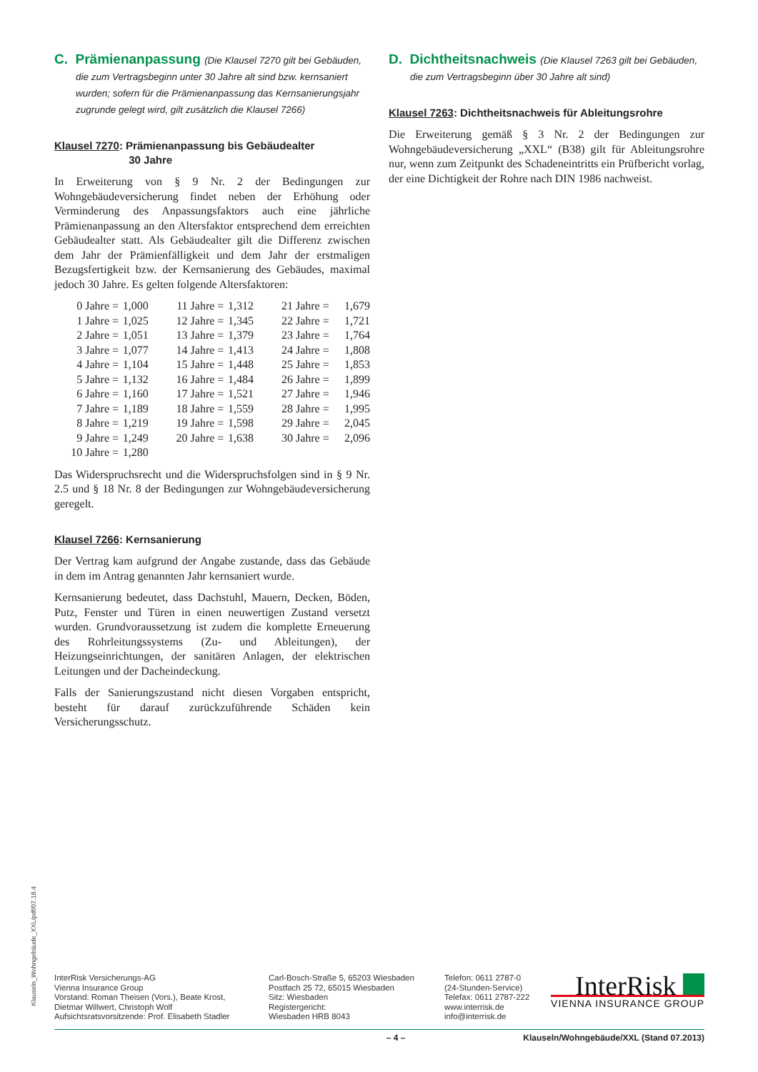C. Prämienanpassung (Die Klausel 7270 gilt bei Gebäuden, die zum Vertragsbeginn unter 30 Jahre alt sind bzw. kernsaniert wurden; sofern für die Prämienanpassung das Kernsanierungsjahr zugrunde gelegt wird, gilt zusätzlich die Klausel 7266)
Klausel 7270: Prämienanpassung bis Gebäudealter
30 Jahre
In Erweiterung von § 9 Nr. 2 der Bedingungen zur Wohngebäudeversicherung findet neben der Erhöhung oder Verminderung des Anpassungsfaktors auch eine jährliche Prämienanpassung an den Altersfaktor entsprechend dem erreichten Gebäudealter statt. Als Gebäudealter gilt die Differenz zwischen dem Jahr der Prämienfälligkeit und dem Jahr der erstmaligen Bezugsfertigkeit bzw. der Kernsanierung des Gebäudes, maximal jedoch 30 Jahre. Es gelten folgende Altersfaktoren:
| 0 Jahre | = | 1,000 | 11 Jahre | = | 1,312 | 21 Jahre | = | 1,679 |
| 1 Jahre | = | 1,025 | 12 Jahre | = | 1,345 | 22 Jahre | = | 1,721 |
| 2 Jahre | = | 1,051 | 13 Jahre | = | 1,379 | 23 Jahre | = | 1,764 |
| 3 Jahre | = | 1,077 | 14 Jahre | = | 1,413 | 24 Jahre | = | 1,808 |
| 4 Jahre | = | 1,104 | 15 Jahre | = | 1,448 | 25 Jahre | = | 1,853 |
| 5 Jahre | = | 1,132 | 16 Jahre | = | 1,484 | 26 Jahre | = | 1,899 |
| 6 Jahre | = | 1,160 | 17 Jahre | = | 1,521 | 27 Jahre | = | 1,946 |
| 7 Jahre | = | 1,189 | 18 Jahre | = | 1,559 | 28 Jahre | = | 1,995 |
| 8 Jahre | = | 1,219 | 19 Jahre | = | 1,598 | 29 Jahre | = | 2,045 |
| 9 Jahre | = | 1,249 | 20 Jahre | = | 1,638 | 30 Jahre | = | 2,096 |
| 10 Jahre | = | 1,280 | | | | | | |
Das Widerspruchsrecht und die Widerspruchsfolgen sind in § 9 Nr. 2.5 und § 18 Nr. 8 der Bedingungen zur Wohngebäudeversicherung geregelt.
Klausel 7266: Kernsanierung
Der Vertrag kam aufgrund der Angabe zustande, dass das Gebäude in dem im Antrag genannten Jahr kernsaniert wurde.
Kernsanierung bedeutet, dass Dachstuhl, Mauern, Decken, Böden, Putz, Fenster und Türen in einen neuwertigen Zustand versetzt wurden. Grundvoraussetzung ist zudem die komplette Erneuerung des Rohrleitungssystems (Zu- und Ableitungen), der Heizungseinrichtungen, der sanitären Anlagen, der elektrischen Leitungen und der Dacheindeckung.
Falls der Sanierungszustand nicht diesen Vorgaben entspricht, besteht für darauf zurückzuführende Schäden kein Versicherungsschutz.
D. Dichtheitsnachweis (Die Klausel 7263 gilt bei Gebäuden, die zum Vertragsbeginn über 30 Jahre alt sind)
Klausel 7263: Dichtheitsnachweis für Ableitungsrohre
Die Erweiterung gemäß § 3 Nr. 2 der Bedingungen zur Wohngebäudeversicherung „XXL“ (B38) gilt für Ableitungsrohre nur, wenn zum Zeitpunkt des Schadeneintritts ein Prüfbericht vorlag, der eine Dichtigkeit der Rohre nach DIN 1986 nachweist.
Klauseln_Wohngebäude_XXL/pdf/07.18.4
InterRisk Versicherungs-AG
Vienna Insurance Group
Vorstand: Roman Theisen (Vors.), Beate Krost,
Dietmar Willwert, Christoph Wolf
Aufsichtsratsvorsitzende: Prof. Elisabeth Stadler
Carl-Bosch-Straße 5, 65203 Wiesbaden
Postfach 25 72, 65015 Wiesbaden
Sitz: Wiesbaden
Registergericht:
Wiesbaden HRB 8043
Telefon: 0611 2787-0
(24-Stunden-Service)
Telefax: 0611 2787-222
www.interrisk.de
info@interrisk.de
InterRisk
VIENNA INSURANCE GROUP
– 4 – Klauseln/Wohngebäude/XXL (Stand 07.2013)